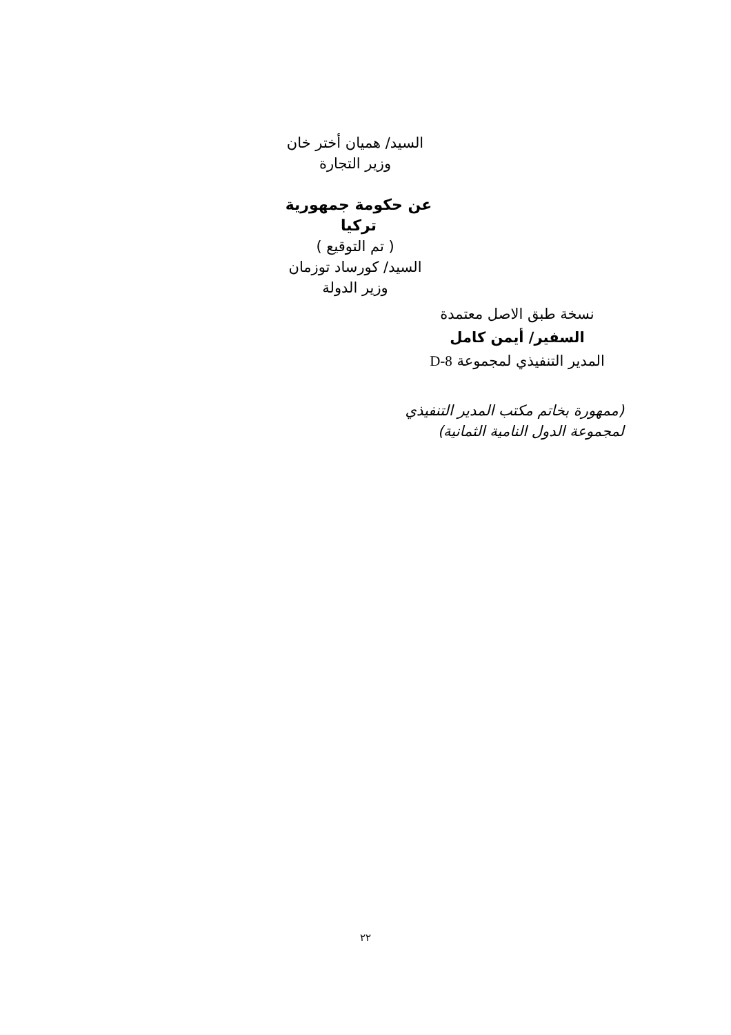السيد/ هميان أختر خان
وزير التجارة
عن حكومة جمهورية تركيا
( تم التوقيع )
السيد/ كورساد توزمان
وزير الدولة
نسخة طبق الاصل معتمدة
السفير/ أيمن كامل
المدير التنفيذي لمجموعة D-8
(ممهورة بخاتم مكتب المدير التنفيذي
لمجموعة الدول النامية الثمانية)
٢٢